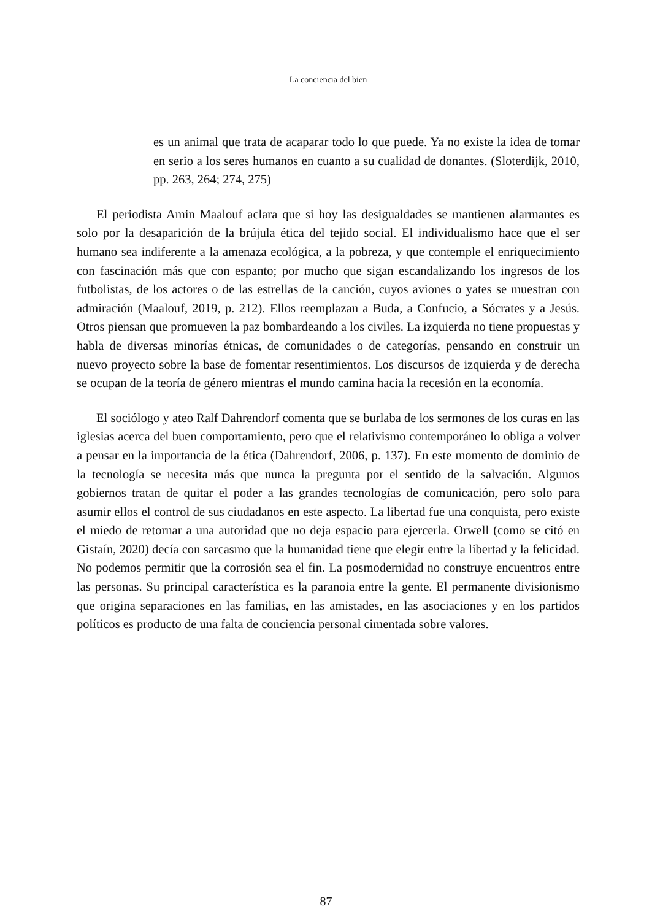La conciencia del bien
es un animal que trata de acaparar todo lo que puede. Ya no existe la idea de tomar en serio a los seres humanos en cuanto a su cualidad de donantes. (Sloterdijk, 2010, pp. 263, 264; 274, 275)
El periodista Amin Maalouf aclara que si hoy las desigualdades se mantienen alarmantes es solo por la desaparición de la brújula ética del tejido social. El individualismo hace que el ser humano sea indiferente a la amenaza ecológica, a la pobreza, y que contemple el enriquecimiento con fascinación más que con espanto; por mucho que sigan escandalizando los ingresos de los futbolistas, de los actores o de las estrellas de la canción, cuyos aviones o yates se muestran con admiración (Maalouf, 2019, p. 212). Ellos reemplazan a Buda, a Confucio, a Sócrates y a Jesús. Otros piensan que promueven la paz bombardeando a los civiles. La izquierda no tiene propuestas y habla de diversas minorías étnicas, de comunidades o de categorías, pensando en construir un nuevo proyecto sobre la base de fomentar resentimientos. Los discursos de izquierda y de derecha se ocupan de la teoría de género mientras el mundo camina hacia la recesión en la economía.
El sociólogo y ateo Ralf Dahrendorf comenta que se burlaba de los sermones de los curas en las iglesias acerca del buen comportamiento, pero que el relativismo contemporáneo lo obliga a volver a pensar en la importancia de la ética (Dahrendorf, 2006, p. 137). En este momento de dominio de la tecnología se necesita más que nunca la pregunta por el sentido de la salvación. Algunos gobiernos tratan de quitar el poder a las grandes tecnologías de comunicación, pero solo para asumir ellos el control de sus ciudadanos en este aspecto. La libertad fue una conquista, pero existe el miedo de retornar a una autoridad que no deja espacio para ejercerla. Orwell (como se citó en Gistaín, 2020) decía con sarcasmo que la humanidad tiene que elegir entre la libertad y la felicidad. No podemos permitir que la corrosión sea el fin. La posmodernidad no construye encuentros entre las personas. Su principal característica es la paranoia entre la gente. El permanente divisionismo que origina separaciones en las familias, en las amistades, en las asociaciones y en los partidos políticos es producto de una falta de conciencia personal cimentada sobre valores.
87